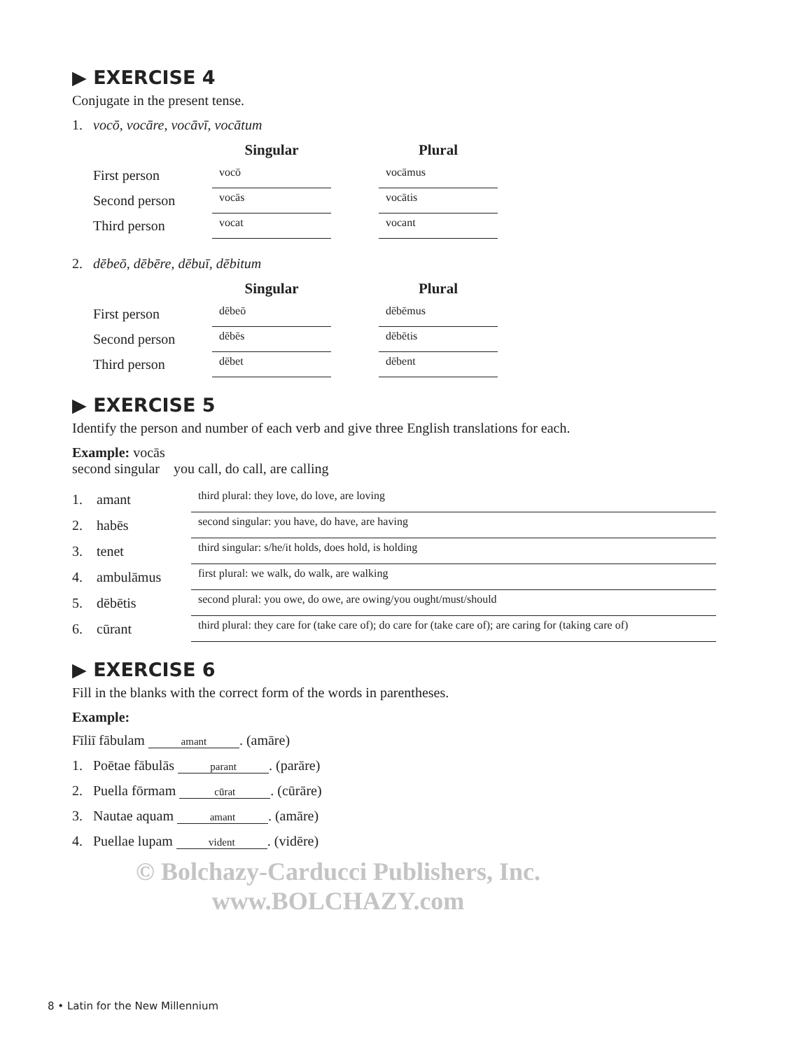▶ EXERCISE 4
Conjugate in the present tense.
1. vocō, vocāre, vocāvī, vocātum
| | Singular | | Plural |
| --- | --- | --- | --- |
| First person | vocō | | vocāmus |
| Second person | vocās | | vocātis |
| Third person | vocat | | vocant |
2. dēbeō, dēbēre, dēbuī, dēbitum
| | Singular | | Plural |
| --- | --- | --- | --- |
| First person | dēbeō | | dēbēmus |
| Second person | dēbēs | | dēbētis |
| Third person | dēbet | | dēbent |
▶ EXERCISE 5
Identify the person and number of each verb and give three English translations for each.
Example: vocās
second singular you call, do call, are calling
| 1. | amant | third plural: they love, do love, are loving |
| 2. | habēs | second singular: you have, do have, are having |
| 3. | tenet | third singular: s/he/it holds, does hold, is holding |
| 4. | ambulāmus | first plural: we walk, do walk, are walking |
| 5. | dēbētis | second plural: you owe, do owe, are owing/you ought/must/should |
| 6. | cūrant | third plural: they care for (take care of); do care for (take care of); are caring for (taking care of) |
▶ EXERCISE 6
Fill in the blanks with the correct form of the words in parentheses.
Example:
Fīliī fābulam amant. (amāre)
1. Poētae fābulās parant. (parāre)
2. Puella fōrmam cūrat. (cūrāre)
3. Nautae aquam amant. (amāre)
4. Puellae lupam vident. (vidēre)
© Bolchazy-Carducci Publishers, Inc.
www.BOLCHAZY.com
8 • Latin for the New Millennium